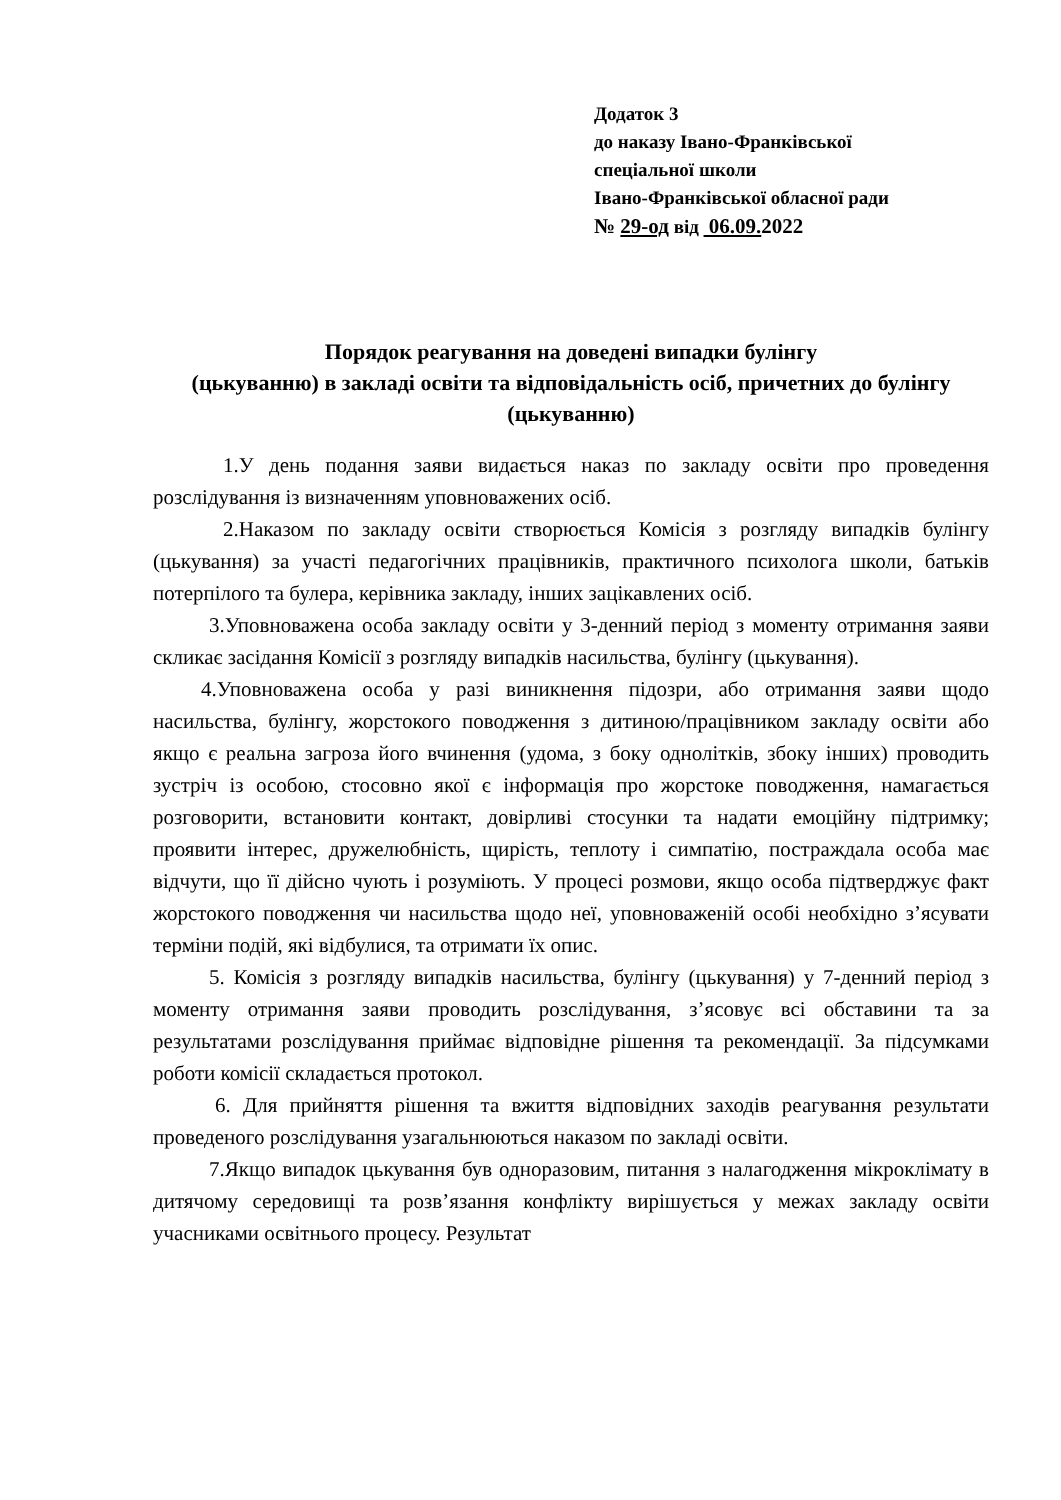Додаток 3
до наказу Івано-Франківської
спеціальної школи
Івано-Франківської обласної ради
№ 29-од від 06.09. 2022
Порядок реагування на доведені випадки булінгу
(цькуванню) в закладі освіти та відповідальність осіб, причетних до булінгу (цькуванню)
1.У день подання заяви видається наказ по закладу освіти про проведення розслідування із визначенням уповноважених осіб.
2.Наказом по закладу освіти створюється Комісія з розгляду випадків булінгу (цькування) за участі педагогічних працівників, практичного психолога школи, батьків потерпілого та булера, керівника закладу, інших зацікавлених осіб.
3.Уповноважена особа закладу освіти у 3-денний період з моменту отримання заяви скликає засідання Комісії з розгляду випадків насильства, булінгу (цькування).
4.Уповноважена особа у разі виникнення підозри, або отримання заяви щодо насильства, булінгу, жорстокого поводження з дитиною/працівником закладу освіти або якщо є реальна загроза його вчинення (удома, з боку однолітків, збоку інших) проводить зустріч із особою, стосовно якої є інформація про жорстоке поводження, намагається розговорити, встановити контакт, довірливі стосунки та надати емоційну підтримку; проявити інтерес, дружелюбність, щирість, теплоту і симпатію, постраждала особа має відчути, що її дійсно чують і розуміють. У процесі розмови, якщо особа підтверджує факт жорстокого поводження чи насильства щодо неї, уповноваженій особі необхідно з’ясувати терміни подій, які відбулися, та отримати їх опис.
5. Комісія з розгляду випадків насильства, булінгу (цькування) у 7-денний період з моменту отримання заяви проводить розслідування, з’ясовує всі обставини та за результатами розслідування приймає відповідне рішення та рекомендації. За підсумками роботи комісії складається протокол.
6. Для прийняття рішення та вжиття відповідних заходів реагування результати проведеного розслідування узагальнюються наказом по закладі освіти.
7.Якщо випадок цькування був одноразовим, питання з налагодження мікроклімату в дитячому середовищі та розв’язання конфлікту вирішується у межах закладу освіти учасниками освітнього процесу. Результат